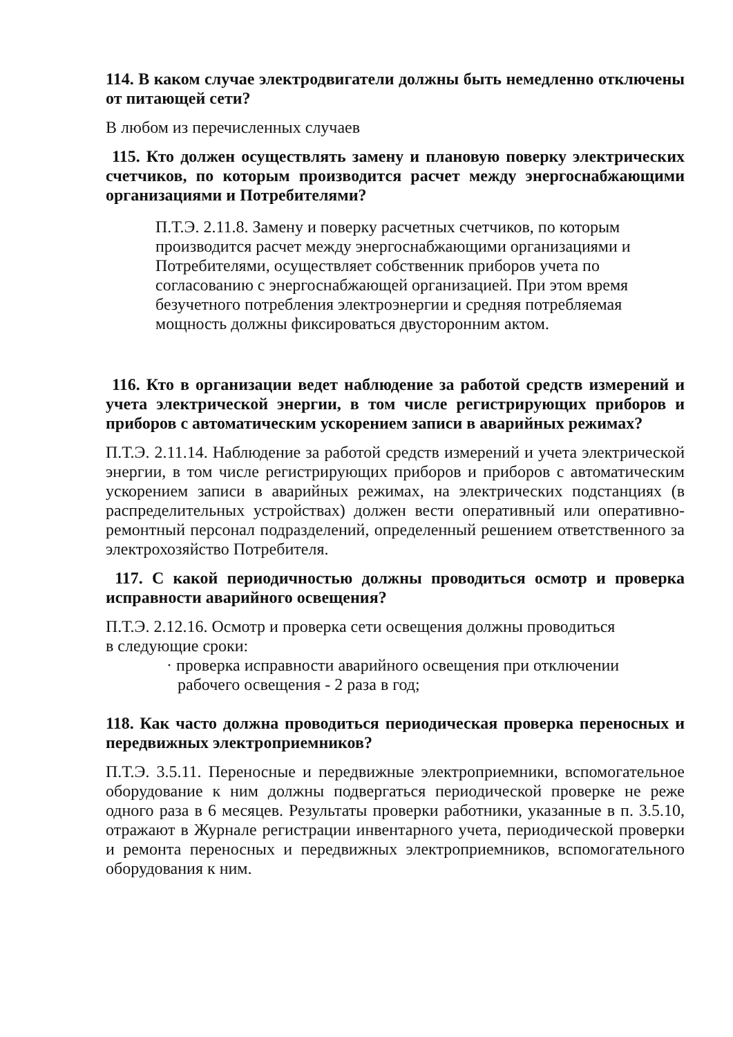114. В каком случае электродвигатели должны быть немедленно отключены от питающей сети?
В любом из перечисленных случаев
115. Кто должен осуществлять замену и плановую поверку электрических счетчиков, по которым производится расчет между энергоснабжающими организациями и Потребителями?
П.Т.Э. 2.11.8. Замену и поверку расчетных счетчиков, по которым производится расчет между энергоснабжающими организациями и Потребителями, осуществляет собственник приборов учета по согласованию с энергоснабжающей организацией. При этом время безучетного потребления электроэнергии и средняя потребляемая мощность должны фиксироваться двусторонним актом.
116. Кто в организации ведет наблюдение за работой средств измерений и учета электрической энергии, в том числе регистрирующих приборов и приборов с автоматическим ускорением записи в аварийных режимах?
П.Т.Э. 2.11.14. Наблюдение за работой средств измерений и учета электрической энергии, в том числе регистрирующих приборов и приборов с автоматическим ускорением записи в аварийных режимах, на электрических подстанциях (в распределительных устройствах) должен вести оперативный или оперативно-ремонтный персонал подразделений, определенный решением ответственного за электрохозяйство Потребителя.
117. С какой периодичностью должны проводиться осмотр и проверка исправности аварийного освещения?
П.Т.Э. 2.12.16. Осмотр и проверка сети освещения должны проводиться
в следующие сроки:
· проверка исправности аварийного освещения при отключении рабочего освещения - 2 раза в год;
118. Как часто должна проводиться периодическая проверка переносных и передвижных электроприемников?
П.Т.Э. 3.5.11. Переносные и передвижные электроприемники, вспомогательное оборудование к ним должны подвергаться периодической проверке не реже одного раза в 6 месяцев. Результаты проверки работники, указанные в п. 3.5.10, отражают в Журнале регистрации инвентарного учета, периодической проверки и ремонта переносных и передвижных электроприемников, вспомогательного оборудования к ним.